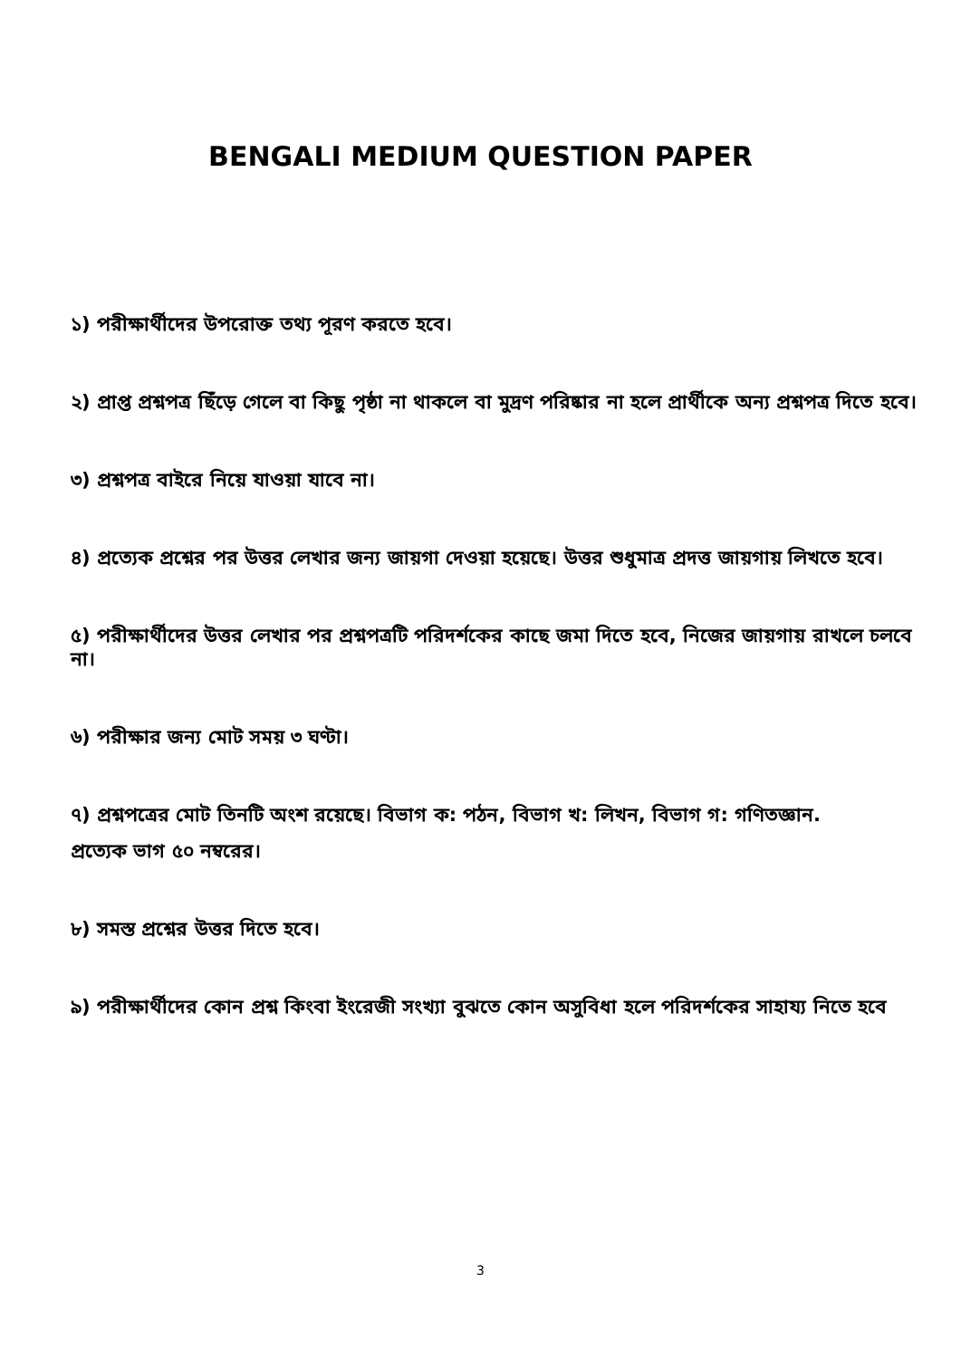BENGALI MEDIUM QUESTION PAPER
১) পরীক্ষার্থীদের উপরোক্ত তথ্য পূরণ করতে হবে।
২) প্রাপ্ত প্রশ্নপত্র ছিঁড়ে গেলে বা কিছু পৃষ্ঠা না থাকলে বা মুদ্রণ পরিষ্কার না হলে প্রার্থীকে অন্য প্রশ্নপত্র দিতে হবে।
৩) প্রশ্নপত্র বাইরে নিয়ে যাওয়া যাবে না।
৪) প্রত্যেক প্রশ্নের পর উত্তর লেখার জন্য জায়গা দেওয়া হয়েছে। উত্তর শুধুমাত্র প্রদত্ত জায়গায় লিখতে হবে।
৫) পরীক্ষার্থীদের উত্তর লেখার পর প্রশ্নপত্রটি পরিদর্শকের কাছে জমা দিতে হবে, নিজের জায়গায় রাখলে চলবে না।
৬) পরীক্ষার জন্য মোট সময় ৩ ঘণ্টা।
৭) প্রশ্নপত্রের মোট তিনটি অংশ রয়েছে। বিভাগ ক: পঠন, বিভাগ খ: লিখন, বিভাগ গ: গণিতজ্ঞান.
প্রত্যেক ভাগ ৫০ নম্বরের।
৮) সমস্ত প্রশ্নের উত্তর দিতে হবে।
৯) পরীক্ষার্থীদের কোন প্রশ্ন কিংবা ইংরেজী সংখ্যা বুঝতে কোন অসুবিধা হলে পরিদর্শকের সাহায্য নিতে হবে
3